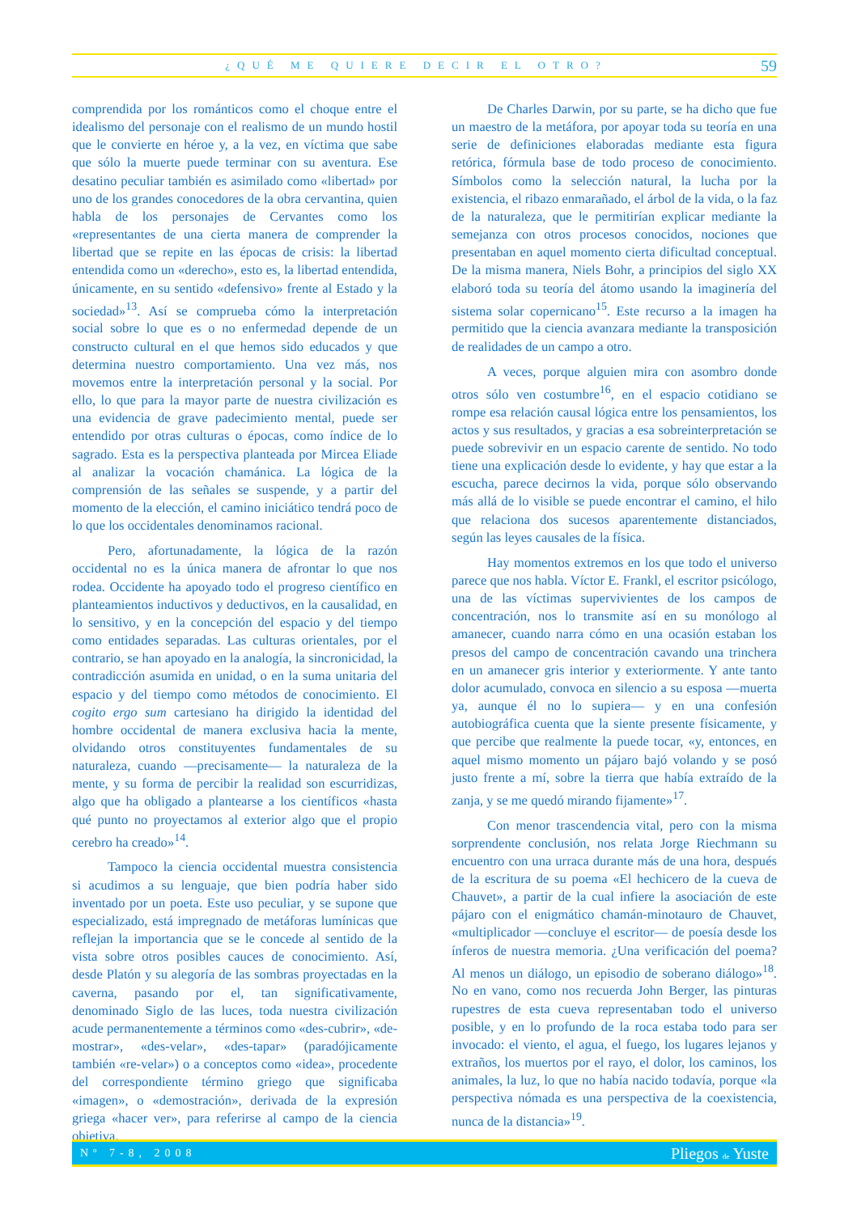¿QUÉ ME QUIERE DECIR EL OTRO? 59
comprendida por los románticos como el choque entre el idealismo del personaje con el realismo de un mundo hostil que le convierte en héroe y, a la vez, en víctima que sabe que sólo la muerte puede terminar con su aventura. Ese desatino peculiar también es asimilado como «libertad» por uno de los grandes conocedores de la obra cervantina, quien habla de los personajes de Cervantes como los «representantes de una cierta manera de comprender la libertad que se repite en las épocas de crisis: la libertad entendida como un «derecho», esto es, la libertad entendida, únicamente, en su sentido «defensivo» frente al Estado y la sociedad»<sup>13</sup>. Así se comprueba cómo la interpretación social sobre lo que es o no enfermedad depende de un constructo cultural en el que hemos sido educados y que determina nuestro comportamiento. Una vez más, nos movemos entre la interpretación personal y la social. Por ello, lo que para la mayor parte de nuestra civilización es una evidencia de grave padecimiento mental, puede ser entendido por otras culturas o épocas, como índice de lo sagrado. Esta es la perspectiva planteada por Mircea Eliade al analizar la vocación chamánica. La lógica de la comprensión de las señales se suspende, y a partir del momento de la elección, el camino iniciático tendrá poco de lo que los occidentales denominamos racional.
Pero, afortunadamente, la lógica de la razón occidental no es la única manera de afrontar lo que nos rodea. Occidente ha apoyado todo el progreso científico en planteamientos inductivos y deductivos, en la causalidad, en lo sensitivo, y en la concepción del espacio y del tiempo como entidades separadas. Las culturas orientales, por el contrario, se han apoyado en la analogía, la sincronicidad, la contradicción asumida en unidad, o en la suma unitaria del espacio y del tiempo como métodos de conocimiento. El cogito ergo sum cartesiano ha dirigido la identidad del hombre occidental de manera exclusiva hacia la mente, olvidando otros constituyentes fundamentales de su naturaleza, cuando —precisamente— la naturaleza de la mente, y su forma de percibir la realidad son escurridizas, algo que ha obligado a plantearse a los científicos «hasta qué punto no proyectamos al exterior algo que el propio cerebro ha creado»<sup>14</sup>.
Tampoco la ciencia occidental muestra consistencia si acudimos a su lenguaje, que bien podría haber sido inventado por un poeta. Este uso peculiar, y se supone que especializado, está impregnado de metáforas lumínicas que reflejan la importancia que se le concede al sentido de la vista sobre otros posibles cauces de conocimiento. Así, desde Platón y su alegoría de las sombras proyectadas en la caverna, pasando por el, tan significativamente, denominado Siglo de las luces, toda nuestra civilización acude permanentemente a términos como «des-cubrir», «de-mostrar», «des-velar», «des-tapar» (paradójicamente también «re-velar») o a conceptos como «idea», procedente del correspondiente término griego que significaba «imagen», o «demostración», derivada de la expresión griega «hacer ver», para referirse al campo de la ciencia objetiva.
De Charles Darwin, por su parte, se ha dicho que fue un maestro de la metáfora, por apoyar toda su teoría en una serie de definiciones elaboradas mediante esta figura retórica, fórmula base de todo proceso de conocimiento. Símbolos como la selección natural, la lucha por la existencia, el ribazo enmarañado, el árbol de la vida, o la faz de la naturaleza, que le permitirían explicar mediante la semejanza con otros procesos conocidos, nociones que presentaban en aquel momento cierta dificultad conceptual. De la misma manera, Niels Bohr, a principios del siglo XX elaboró toda su teoría del átomo usando la imaginería del sistema solar copernicano<sup>15</sup>. Este recurso a la imagen ha permitido que la ciencia avanzara mediante la transposición de realidades de un campo a otro.
A veces, porque alguien mira con asombro donde otros sólo ven costumbre<sup>16</sup>, en el espacio cotidiano se rompe esa relación causal lógica entre los pensamientos, los actos y sus resultados, y gracias a esa sobreinterpretación se puede sobrevivir en un espacio carente de sentido. No todo tiene una explicación desde lo evidente, y hay que estar a la escucha, parece decirnos la vida, porque sólo observando más allá de lo visible se puede encontrar el camino, el hilo que relaciona dos sucesos aparentemente distanciados, según las leyes causales de la física.
Hay momentos extremos en los que todo el universo parece que nos habla. Víctor E. Frankl, el escritor psicólogo, una de las víctimas supervivientes de los campos de concentración, nos lo transmite así en su monólogo al amanecer, cuando narra cómo en una ocasión estaban los presos del campo de concentración cavando una trinchera en un amanecer gris interior y exteriormente. Y ante tanto dolor acumulado, convoca en silencio a su esposa —muerta ya, aunque él no lo supiera— y en una confesión autobiográfica cuenta que la siente presente físicamente, y que percibe que realmente la puede tocar, «y, entonces, en aquel mismo momento un pájaro bajó volando y se posó justo frente a mí, sobre la tierra que había extraído de la zanja, y se me quedó mirando fijamente»<sup>17</sup>.
Con menor trascendencia vital, pero con la misma sorprendente conclusión, nos relata Jorge Riechmann su encuentro con una urraca durante más de una hora, después de la escritura de su poema «El hechicero de la cueva de Chauvet», a partir de la cual infiere la asociación de este pájaro con el enigmático chamán-minotauro de Chauvet, «multiplicador —concluye el escritor— de poesía desde los ínferos de nuestra memoria. ¿Una verificación del poema? Al menos un diálogo, un episodio de soberano diálogo»<sup>18</sup>. No en vano, como nos recuerda John Berger, las pinturas rupestres de esta cueva representaban todo el universo posible, y en lo profundo de la roca estaba todo para ser invocado: el viento, el agua, el fuego, los lugares lejanos y extraños, los muertos por el rayo, el dolor, los caminos, los animales, la luz, lo que no había nacido todavía, porque «la perspectiva nómada es una perspectiva de la coexistencia, nunca de la distancia»<sup>19</sup>.
Nº 7-8, 2008 Pliegos de Yuste